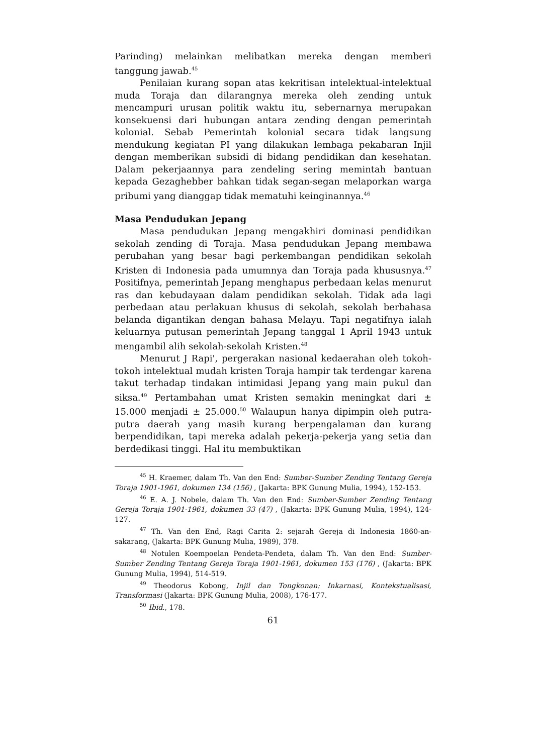Parinding) melainkan melibatkan mereka dengan memberi tanggung jawab.<sup>45</sup>
Penilaian kurang sopan atas kekritisan intelektual-intelektual muda Toraja dan dilarangnya mereka oleh zending untuk mencampuri urusan politik waktu itu, sebernarnya merupakan konsekuensi dari hubungan antara zending dengan pemerintah kolonial. Sebab Pemerintah kolonial secara tidak langsung mendukung kegiatan PI yang dilakukan lembaga pekabaran Injil dengan memberikan subsidi di bidang pendidikan dan kesehatan. Dalam pekerjaannya para zendeling sering memintah bantuan kepada Gezaghebber bahkan tidak segan-segan melaporkan warga pribumi yang dianggap tidak mematuhi keinginannya.<sup>46</sup>
Masa Pendudukan Jepang
Masa pendudukan Jepang mengakhiri dominasi pendidikan sekolah zending di Toraja. Masa pendudukan Jepang membawa perubahan yang besar bagi perkembangan pendidikan sekolah Kristen di Indonesia pada umumnya dan Toraja pada khususnya.<sup>47</sup> Positifnya, pemerintah Jepang menghapus perbedaan kelas menurut ras dan kebudayaan dalam pendidikan sekolah. Tidak ada lagi perbedaan atau perlakuan khusus di sekolah, sekolah berbahasa belanda digantikan dengan bahasa Melayu. Tapi negatifnya ialah keluarnya putusan pemerintah Jepang tanggal 1 April 1943 untuk mengambil alih sekolah-sekolah Kristen.<sup>48</sup>
Menurut J Rapi', pergerakan nasional kedaerahan oleh tokoh-tokoh intelektual mudah kristen Toraja hampir tak terdengar karena takut terhadap tindakan intimidasi Jepang yang main pukul dan siksa.<sup>49</sup> Pertambahan umat Kristen semakin meningkat dari ± 15.000 menjadi ± 25.000.<sup>50</sup> Walaupun hanya dipimpin oleh putra-putra daerah yang masih kurang berpengalaman dan kurang berpendidikan, tapi mereka adalah pekerja-pekerja yang setia dan berdedikasi tinggi. Hal itu membuktikan
<sup>45</sup> H. Kraemer, dalam Th. Van den End: Sumber-Sumber Zending Tentang Gereja Toraja 1901-1961, dokumen 134 (156) , (Jakarta: BPK Gunung Mulia, 1994), 152-153.
<sup>46</sup> E. A. J. Nobele, dalam Th. Van den End: Sumber-Sumber Zending Tentang Gereja Toraja 1901-1961, dokumen 33 (47) , (Jakarta: BPK Gunung Mulia, 1994), 124-127.
<sup>47</sup> Th. Van den End, Ragi Carita 2: sejarah Gereja di Indonesia 1860-an- sakarang, (Jakarta: BPK Gunung Mulia, 1989), 378.
<sup>48</sup> Notulen Koempoelan Pendeta-Pendeta, dalam Th. Van den End: Sumber-Sumber Zending Tentang Gereja Toraja 1901-1961, dokumen 153 (176) , (Jakarta: BPK Gunung Mulia, 1994), 514-519.
<sup>49</sup> Theodorus Kobong, Injil dan Tongkonan: Inkarnasi, Kontekstualisasi, Transformasi (Jakarta: BPK Gunung Mulia, 2008), 176-177.
<sup>50</sup> Ibid., 178.
61